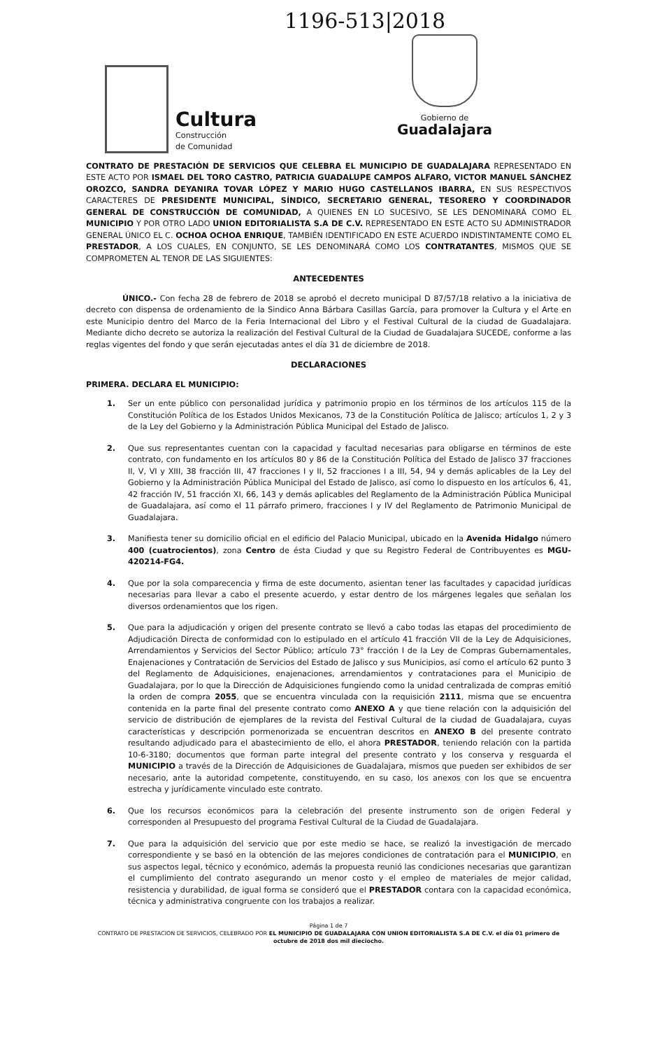1196-513|2018
Cultura
Construcción
de Comunidad
Gobierno de
Guadalajara
CONTRATO DE PRESTACIÓN DE SERVICIOS QUE CELEBRA EL MUNICIPIO DE GUADALAJARA REPRESENTADO EN ESTE ACTO POR ISMAEL DEL TORO CASTRO, PATRICIA GUADALUPE CAMPOS ALFARO, VICTOR MANUEL SÁNCHEZ OROZCO, SANDRA DEYANIRA TOVAR LÓPEZ Y MARIO HUGO CASTELLANOS IBARRA, EN SUS RESPECTIVOS CARACTERES DE PRESIDENTE MUNICIPAL, SÍNDICO, SECRETARIO GENERAL, TESORERO Y COORDINADOR GENERAL DE CONSTRUCCIÓN DE COMUNIDAD, A QUIENES EN LO SUCESIVO, SE LES DENOMINARÁ COMO EL MUNICIPIO Y POR OTRO LADO UNION EDITORIALISTA S.A DE C.V. REPRESENTADO EN ESTE ACTO SU ADMINISTRADOR GENERAL ÚNICO EL C. OCHOA OCHOA ENRIQUE, TAMBIÉN IDENTIFICADO EN ESTE ACUERDO INDISTINTAMENTE COMO EL PRESTADOR, A LOS CUALES, EN CONJUNTO, SE LES DENOMINARÁ COMO LOS CONTRATANTES, MISMOS QUE SE COMPROMETEN AL TENOR DE LAS SIGUIENTES:
ANTECEDENTES
ÚNICO.- Con fecha 28 de febrero de 2018 se aprobó el decreto municipal D 87/57/18 relativo a la iniciativa de decreto con dispensa de ordenamiento de la Sindico Anna Bárbara Casillas García, para promover la Cultura y el Arte en este Municipio dentro del Marco de la Feria Internacional del Libro y el Festival Cultural de la ciudad de Guadalajara. Mediante dicho decreto se autoriza la realización del Festival Cultural de la Ciudad de Guadalajara SUCEDE, conforme a las reglas vigentes del fondo y que serán ejecutadas antes el día 31 de diciembre de 2018.
DECLARACIONES
PRIMERA. DECLARA EL MUNICIPIO:
1. Ser un ente público con personalidad jurídica y patrimonio propio en los términos de los artículos 115 de la Constitución Política de los Estados Unidos Mexicanos, 73 de la Constitución Política de Jalisco; artículos 1, 2 y 3 de la Ley del Gobierno y la Administración Pública Municipal del Estado de Jalisco.
2. Que sus representantes cuentan con la capacidad y facultad necesarias para obligarse en términos de este contrato, con fundamento en los artículos 80 y 86 de la Constitución Política del Estado de Jalisco 37 fracciones II, V, VI y XIII, 38 fracción III, 47 fracciones I y II, 52 fracciones I a III, 54, 94 y demás aplicables de la Ley del Gobierno y la Administración Pública Municipal del Estado de Jalisco, así como lo dispuesto en los artículos 6, 41, 42 fracción IV, 51 fracción XI, 66, 143 y demás aplicables del Reglamento de la Administración Pública Municipal de Guadalajara, así como el 11 párrafo primero, fracciones I y IV del Reglamento de Patrimonio Municipal de Guadalajara.
3. Manifiesta tener su domicilio oficial en el edificio del Palacio Municipal, ubicado en la Avenida Hidalgo número 400 (cuatrocientos), zona Centro de ésta Ciudad y que su Registro Federal de Contribuyentes es MGU-420214-FG4.
4. Que por la sola comparecencia y firma de este documento, asientan tener las facultades y capacidad jurídicas necesarias para llevar a cabo el presente acuerdo, y estar dentro de los márgenes legales que señalan los diversos ordenamientos que los rigen.
5. Que para la adjudicación y origen del presente contrato se llevó a cabo todas las etapas del procedimiento de Adjudicación Directa de conformidad con lo estipulado en el artículo 41 fracción VII de la Ley de Adquisiciones, Arrendamientos y Servicios del Sector Público; artículo 73° fracción I de la Ley de Compras Gubernamentales, Enajenaciones y Contratación de Servicios del Estado de Jalisco y sus Municipios, así como el artículo 62 punto 3 del Reglamento de Adquisiciones, enajenaciones, arrendamientos y contrataciones para el Municipio de Guadalajara, por lo que la Dirección de Adquisiciones fungiendo como la unidad centralizada de compras emitió la orden de compra 2055, que se encuentra vinculada con la requisición 2111, misma que se encuentra contenida en la parte final del presente contrato como ANEXO A y que tiene relación con la adquisición del servicio de distribución de ejemplares de la revista del Festival Cultural de la ciudad de Guadalajara, cuyas características y descripción pormenorizada se encuentran descritos en ANEXO B del presente contrato resultando adjudicado para el abastecimiento de ello, el ahora PRESTADOR, teniendo relación con la partida 10-6-3180; documentos que forman parte integral del presente contrato y los conserva y resguarda el MUNICIPIO a través de la Dirección de Adquisiciones de Guadalajara, mismos que pueden ser exhibidos de ser necesario, ante la autoridad competente, constituyendo, en su caso, los anexos con los que se encuentra estrecha y jurídicamente vinculado este contrato.
6. Que los recursos económicos para la celebración del presente instrumento son de origen Federal y corresponden al Presupuesto del programa Festival Cultural de la Ciudad de Guadalajara.
7. Que para la adquisición del servicio que por este medio se hace, se realizó la investigación de mercado correspondiente y se basó en la obtención de las mejores condiciones de contratación para el MUNICIPIO, en sus aspectos legal, técnico y económico, además la propuesta reunió las condiciones necesarias que garantizan el cumplimiento del contrato asegurando un menor costo y el empleo de materiales de mejor calidad, resistencia y durabilidad, de igual forma se consideró que el PRESTADOR contara con la capacidad económica, técnica y administrativa congruente con los trabajos a realizar.
Página 1 de 7
CONTRATO DE PRESTACION DE SERVICIOS, CELEBRADO POR EL MUNICIPIO DE GUADALAJARA CON UNION EDITORIALISTA S.A DE C.V. el día 01 primero de octubre de 2018 dos mil dieciocho.